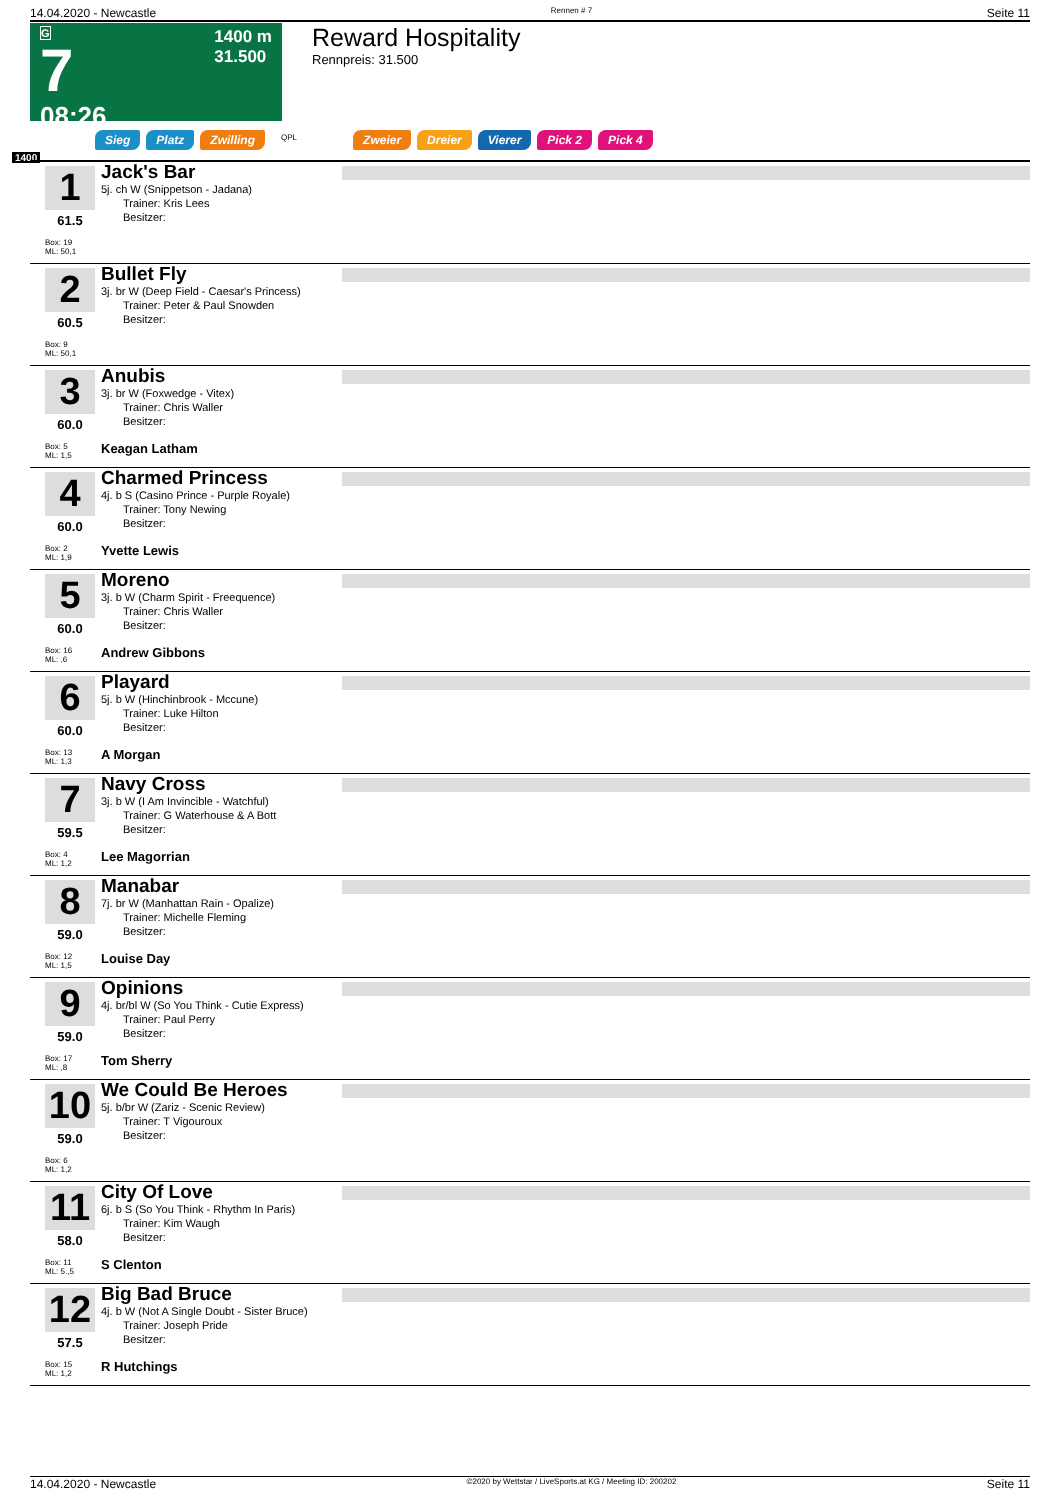14.04.2020 - Newcastle Rennen # 7 Seite 11
G
7
08:26
1400 m
31.500
Reward Hospitality
Rennpreis: 31.500
Sieg Platz Zwilling QPL Zweier Dreier Vierer Pick 2 Pick 4
1400
1
61.5
Box: 19
ML: 50,1
Jack's Bar
5j. ch W (Snippetson - Jadana)
  Trainer: Kris Lees
  Besitzer:
2
60.5
Box: 9
ML: 50,1
Bullet Fly
3j. br W (Deep Field - Caesar's Princess)
  Trainer: Peter & Paul Snowden
  Besitzer:
3
60.0
Box: 5
ML: 1,5
Anubis
3j. br W (Foxwedge - Vitex)
  Trainer: Chris Waller
  Besitzer:
Keagan Latham
4
60.0
Box: 2
ML: 1,9
Charmed Princess
4j. b S (Casino Prince - Purple Royale)
  Trainer: Tony Newing
  Besitzer:
Yvette Lewis
5
60.0
Box: 16
ML: ,6
Moreno
3j. b W (Charm Spirit - Freequence)
  Trainer: Chris Waller
  Besitzer:
Andrew Gibbons
6
60.0
Box: 13
ML: 1,3
Playard
5j. b W (Hinchinbrook - Mccune)
  Trainer: Luke Hilton
  Besitzer:
A Morgan
7
59.5
Box: 4
ML: 1,2
Navy Cross
3j. b W (I Am Invincible - Watchful)
  Trainer: G Waterhouse & A Bott
  Besitzer:
Lee Magorrian
8
59.0
Box: 12
ML: 1,5
Manabar
7j. br W (Manhattan Rain - Opalize)
  Trainer: Michelle Fleming
  Besitzer:
Louise Day
9
59.0
Box: 17
ML: ,8
Opinions
4j. br/bl W (So You Think - Cutie Express)
  Trainer: Paul Perry
  Besitzer:
Tom Sherry
10
59.0
Box: 6
ML: 1,2
We Could Be Heroes
5j. b/br W (Zariz - Scenic Review)
  Trainer: T Vigouroux
  Besitzer:
11
58.0
Box: 11
ML: 5.,5
City Of Love
6j. b S (So You Think - Rhythm In Paris)
  Trainer: Kim Waugh
  Besitzer:
S Clenton
12
57.5
Box: 15
ML: 1,2
Big Bad Bruce
4j. b W (Not A Single Doubt - Sister Bruce)
  Trainer: Joseph Pride
  Besitzer:
R Hutchings
14.04.2020 - Newcastle ©2020 by Wettstar / LiveSports.at KG / Meeting ID: 200202 Seite 11